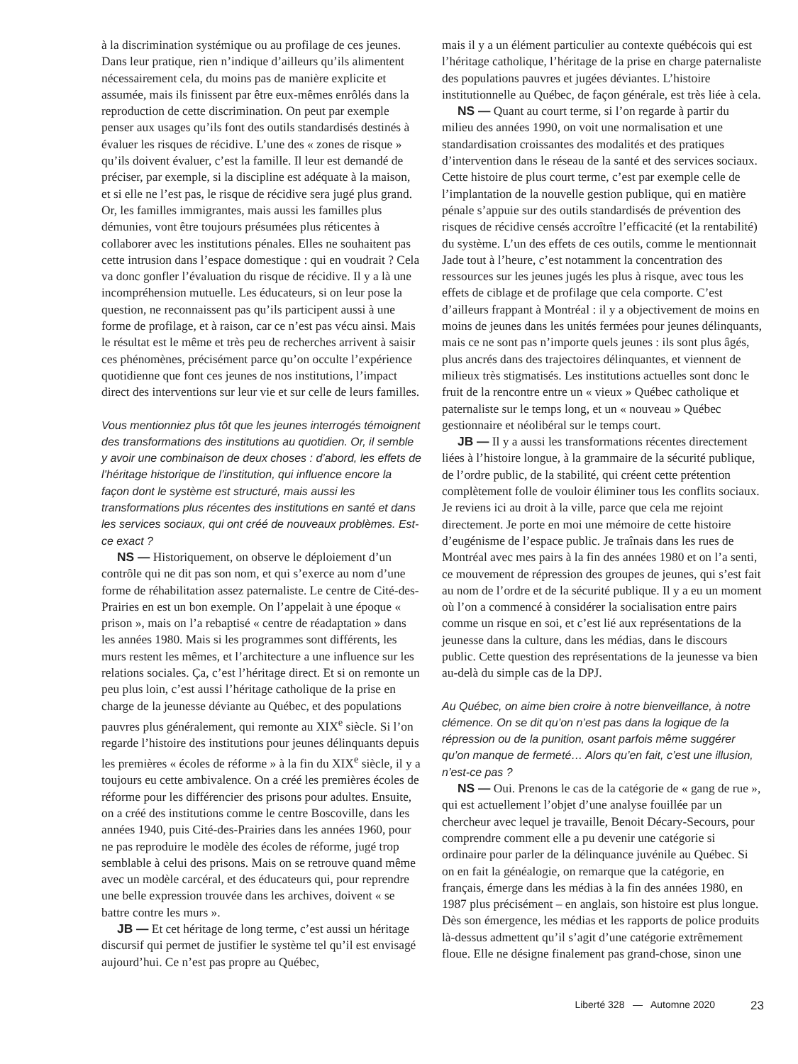à la discrimination systémique ou au profilage de ces jeunes. Dans leur pratique, rien n’indique d’ailleurs qu’ils alimentent nécessairement cela, du moins pas de manière explicite et assumée, mais ils finissent par être eux-mêmes enrôlés dans la reproduction de cette discrimination. On peut par exemple penser aux usages qu’ils font des outils standardisés destinés à évaluer les risques de récidive. L’une des « zones de risque » qu’ils doivent évaluer, c’est la famille. Il leur est demandé de préciser, par exemple, si la discipline est adéquate à la maison, et si elle ne l’est pas, le risque de récidive sera jugé plus grand. Or, les familles immigrantes, mais aussi les familles plus démunies, vont être toujours présumées plus réticentes à collaborer avec les institutions pénales. Elles ne souhaitent pas cette intrusion dans l’espace domestique : qui en voudrait ? Cela va donc gonfler l’évaluation du risque de récidive. Il y a là une incompréhension mutuelle. Les éducateurs, si on leur pose la question, ne reconnaissent pas qu’ils participent aussi à une forme de profilage, et à raison, car ce n’est pas vécu ainsi. Mais le résultat est le même et très peu de recherches arrivent à saisir ces phénomènes, précisément parce qu’on occulte l’expérience quotidienne que font ces jeunes de nos institutions, l’impact direct des interventions sur leur vie et sur celle de leurs familles.
Vous mentionniez plus tôt que les jeunes interrogés témoignent des transformations des institutions au quotidien. Or, il semble y avoir une combinaison de deux choses : d’abord, les effets de l’héritage historique de l’institution, qui influence encore la façon dont le système est structuré, mais aussi les transformations plus récentes des institutions en santé et dans les services sociaux, qui ont créé de nouveaux problèmes. Est-ce exact ?
NS — Historiquement, on observe le déploiement d’un contrôle qui ne dit pas son nom, et qui s’exerce au nom d’une forme de réhabilitation assez paternaliste. Le centre de Cité-des-Prairies en est un bon exemple. On l’appelait à une époque « prison », mais on l’a rebaptisé « centre de réadaptation » dans les années 1980. Mais si les programmes sont différents, les murs restent les mêmes, et l’architecture a une influence sur les relations sociales. Ça, c’est l’héritage direct. Et si on remonte un peu plus loin, c’est aussi l’héritage catholique de la prise en charge de la jeunesse déviante au Québec, et des populations pauvres plus généralement, qui remonte au XIX<sup>e</sup> siècle. Si l’on regarde l’histoire des institutions pour jeunes délinquants depuis les premières « écoles de réforme » à la fin du XIX<sup>e</sup> siècle, il y a toujours eu cette ambivalence. On a créé les premières écoles de réforme pour les différencier des prisons pour adultes. Ensuite, on a créé des institutions comme le centre Boscoville, dans les années 1940, puis Cité-des-Prairies dans les années 1960, pour ne pas reproduire le modèle des écoles de réforme, jugé trop semblable à celui des prisons. Mais on se retrouve quand même avec un modèle carcéral, et des éducateurs qui, pour reprendre une belle expression trouvée dans les archives, doivent « se battre contre les murs ».
JB — Et cet héritage de long terme, c’est aussi un héritage discursif qui permet de justifier le système tel qu’il est envisagé aujourd’hui. Ce n’est pas propre au Québec,
mais il y a un élément particulier au contexte québécois qui est l’héritage catholique, l’héritage de la prise en charge paternaliste des populations pauvres et jugées déviantes. L’histoire institutionnelle au Québec, de façon générale, est très liée à cela.
NS — Quant au court terme, si l’on regarde à partir du milieu des années 1990, on voit une normalisation et une standardisation croissantes des modalités et des pratiques d’intervention dans le réseau de la santé et des services sociaux. Cette histoire de plus court terme, c’est par exemple celle de l’implantation de la nouvelle gestion publique, qui en matière pénale s’appuie sur des outils standardisés de prévention des risques de récidive censés accroître l’efficacité (et la rentabilité) du système. L’un des effets de ces outils, comme le mentionnait Jade tout à l’heure, c’est notamment la concentration des ressources sur les jeunes jugés les plus à risque, avec tous les effets de ciblage et de profilage que cela comporte. C’est d’ailleurs frappant à Montréal : il y a objectivement de moins en moins de jeunes dans les unités fermées pour jeunes délinquants, mais ce ne sont pas n’importe quels jeunes : ils sont plus âgés, plus ancrés dans des trajectoires délinquantes, et viennent de milieux très stigmatisés. Les institutions actuelles sont donc le fruit de la rencontre entre un « vieux » Québec catholique et paternaliste sur le temps long, et un « nouveau » Québec gestionnaire et néolibéral sur le temps court.
JB — Il y a aussi les transformations récentes directement liées à l’histoire longue, à la grammaire de la sécurité publique, de l’ordre public, de la stabilité, qui créent cette prétention complètement folle de vouloir éliminer tous les conflits sociaux. Je reviens ici au droit à la ville, parce que cela me rejoint directement. Je porte en moi une mémoire de cette histoire d’eugénisme de l’espace public. Je traînais dans les rues de Montréal avec mes pairs à la fin des années 1980 et on l’a senti, ce mouvement de répression des groupes de jeunes, qui s’est fait au nom de l’ordre et de la sécurité publique. Il y a eu un moment où l’on a commencé à considérer la socialisation entre pairs comme un risque en soi, et c’est lié aux représentations de la jeunesse dans la culture, dans les médias, dans le discours public. Cette question des représentations de la jeunesse va bien au-delà du simple cas de la DPJ.
Au Québec, on aime bien croire à notre bienveillance, à notre clémence. On se dit qu’on n’est pas dans la logique de la répression ou de la punition, osant parfois même suggérer qu’on manque de fermeté… Alors qu’en fait, c’est une illusion, n’est-ce pas ?
NS — Oui. Prenons le cas de la catégorie de « gang de rue », qui est actuellement l’objet d’une analyse fouillée par un chercheur avec lequel je travaille, Benoit Décary-Secours, pour comprendre comment elle a pu devenir une catégorie si ordinaire pour parler de la délinquance juvénile au Québec. Si on en fait la généalogie, on remarque que la catégorie, en français, émerge dans les médias à la fin des années 1980, en 1987 plus précisément – en anglais, son histoire est plus longue. Dès son émergence, les médias et les rapports de police produits là-dessus admettent qu’il s’agit d’une catégorie extrêmement floue. Elle ne désigne finalement pas grand-chose, sinon une
Liberté 328 — Automne 2020 23